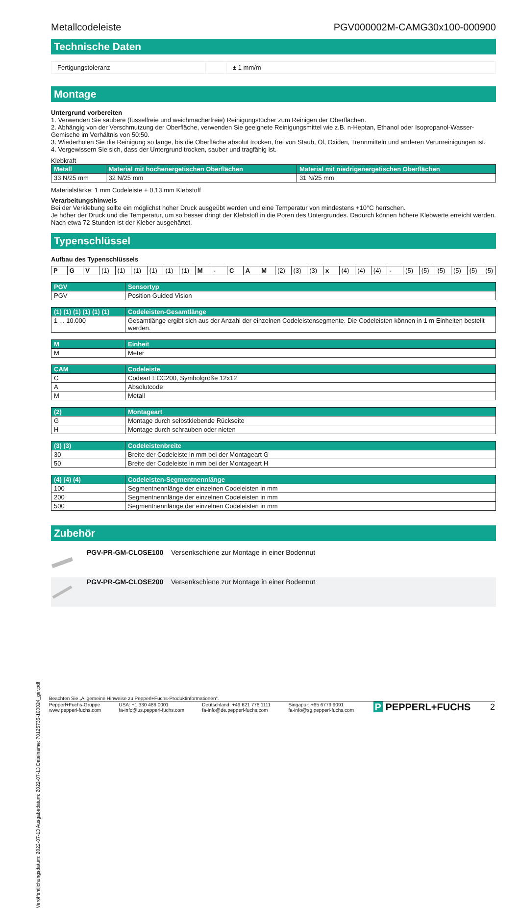Veröffentlichungsdatum: 2022-07-13 Ausgabedatum: 2022-07-13 Dateiname: 70125735-100024_ger.pdf
Metallcodeleiste PGV000002M-CAMG30x100-000900
Technische Daten
| Fertigungstoleranz | | ± 1 mm/m |
Montage
Untergrund vorbereiten
1. Verwenden Sie saubere (fusselfreie und weichmacherfreie) Reinigungstücher zum Reinigen der Oberflächen.
2. Abhängig von der Verschmutzung der Oberfläche, verwenden Sie geeignete Reinigungsmittel wie z.B. n-Heptan, Ethanol oder Isopropanol-Wasser-Gemische im Verhältnis von 50:50.
3. Wiederholen Sie die Reinigung so lange, bis die Oberfläche absolut trocken, frei von Staub, Öl, Oxiden, Trennmitteln und anderen Verunreinigungen ist.
4. Vergewissern Sie sich, dass der Untergrund trocken, sauber und tragfähig ist.
Klebkraft
| Metall | Material mit hochenergetischen Oberflächen | Material mit niedrigenergetischen Oberflächen |
| --- | --- | --- |
| 33 N/25 mm | 32 N/25 mm | 31 N/25 mm |
Materialstärke: 1 mm Codeleiste + 0,13 mm Klebstoff
Verarbeitungshinweis
Bei der Verklebung sollte ein möglichst hoher Druck ausgeübt werden und eine Temperatur von mindestens +10°C herrschen.
Je höher der Druck und die Temperatur, um so besser dringt der Klebstoff in die Poren des Untergrundes. Dadurch können höhere Klebwerte erreicht werden.
Nach etwa 72 Stunden ist der Kleber ausgehärtet.
Typenschlüssel
Aufbau des Typenschlüssels
| P | G | V | (1) | (1) | (1) | (1) | (1) | (1) | M | - | C | A | M | (2) | (3) | (3) | x | (4) | (4) | (4) | - | (5) | (5) | (5) | (5) | (5) | (5) |
| PGV | Sensortyp |
| --- | --- |
| PGV | Position Guided Vision |
| (1) (1) (1) (1) (1) (1) | Codeleisten-Gesamtlänge |
| --- | --- |
| 1 ... 10.000 | Gesamtlänge ergibt sich aus der Anzahl der einzelnen Codeleistensegmente. Die Codeleisten können in 1 m Einheiten bestellt werden. |
| M | Einheit |
| --- | --- |
| M | Meter |
| CAM | Codeleiste |
| --- | --- |
| C | Codeart ECC200, Symbolgröße 12x12 |
| A | Absolutcode |
| M | Metall |
| (2) | Montageart |
| --- | --- |
| G | Montage durch selbstklebende Rückseite |
| H | Montage durch schrauben oder nieten |
| (3) (3) | Codeleistenbreite |
| --- | --- |
| 30 | Breite der Codeleiste in mm bei der Montageart G |
| 50 | Breite der Codeleiste in mm bei der Montageart H |
| (4) (4) (4) | Codeleisten-Segmentnennlänge |
| --- | --- |
| 100 | Segmentnennlänge der einzelnen Codeleisten in mm |
| 200 | Segmentnennlänge der einzelnen Codeleisten in mm |
| 500 | Segmentnennlänge der einzelnen Codeleisten in mm |
Zubehör
| | PGV-PR-GM-CLOSE100 | Versenkschiene zur Montage in einer Bodennut |
| | PGV-PR-GM-CLOSE200 | Versenkschiene zur Montage in einer Bodennut |
Beachten Sie „Allgemeine Hinweise zu Pepperl+Fuchs-Produktinformationen“.
Pepperl+Fuchs-Gruppe
www.pepperl-fuchs.com USA: +1 330 486 0001
fa-info@us.pepperl-fuchs.com Deutschland: +49 621 776 1111
fa-info@de.pepperl-fuchs.com Singapur: +65 6779 9091
fa-info@sg.pepperl-fuchs.com
P PEPPERL+FUCHS 2